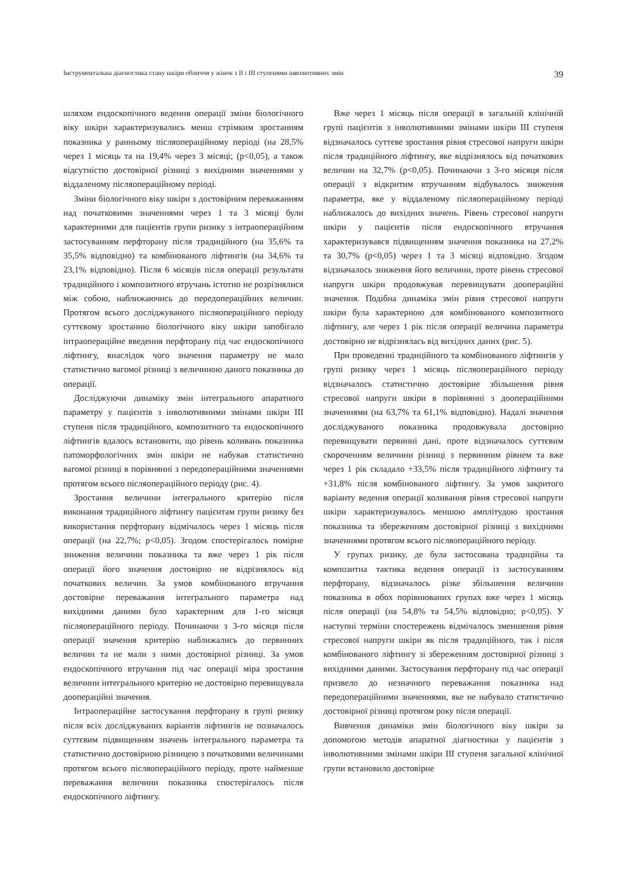Інструментальна діагностика стану шкіри обличчя у жінок з II і III ступенями інволютивних змін 39
шляхом ендоскопічного ведення операції зміни біологічного віку шкіри характеризувались менш стрімким зростанням показника у ранньому післяопераційному періоді (на 28,5% через 1 місяць та на 19,4% через 3 місяці; (p<0,05), а також відсутністю достовірної різниці з вихідними значеннями у віддаленому післяопераційному періоді.
Зміни біологічного віку шкіри з достовірним переважанням над початковими значеннями через 1 та 3 місяці були характерними для пацієнтів групи ризику з інтраопераційним застосуванням перфторану після традиційного (на 35,6% та 35,5% відповідно) та комбінованого ліфтингів (на 34,6% та 23,1% відповідно). Після 6 місяців після операції результати традиційного і композитного втручань істотно не розрізнялися між собою, наближаючись до передопераційних величин. Протягом всього досліджуваного післяопераційного періоду суттєвому зростанню біологічного віку шкіри запобігало інтраопераційне введення перфторану під час ендоскопічного ліфтингу, внаслідок чого значення параметру не мало статистично вагомої різниці з величиною даного показника до операції.
Досліджуючи динаміку змін інтегрального апаратного параметру у пацієнтів з інволютивними змінами шкіри III ступеня після традиційного, композитного та ендоскопічного ліфтингів вдалось встановити, що рівень коливань показника патоморфологічних змін шкіри не набував статистично вагомої різниці в порівнянні з передопераційними значеннями протягом всього післяопераційного періоду (рис. 4).
Зростання величини інтегрального критерію після виконання традиційного ліфтингу пацієнтам групи ризику без використання перфторану відмічалось через 1 місяць після операції (на 22,7%; p<0,05). Згодом спостерігалось помірне зниження величини показника та вже через 1 рік після операції його значення достовірно не відрізнялось від початкових величин. За умов комбінованого втручання достовірне переважання інтегрального параметра над вихідними даними було характерним для 1-го місяця післяопераційного періоду. Починаючи з 3-го місяця після операції значення критерію наближались до первинних величин та не мали з ними достовірної різниці. За умов ендоскопічного втручання під час операції міра зростання величини інтегрального критерію не достовірно перевищувала доопераційні значення.
Інтраопераційне застосування перфторану в групі ризику після всіх досліджуваних варіантів ліфтингів не позначалось суттєвим підвищенням значень інтегрального параметра та статистично достовірною різницею з початковими величинами протягом всього післяопераційного періоду, проте найменше переважання величини показника спостерігалось після ендоскопічного ліфтингу.
Вже через 1 місяць після операції в загальній клінічній групі пацієнтів з інволютивними змінами шкіри III ступеня відзначалось суттєве зростання рівня стресової напруги шкіри після традиційного ліфтингу, яке відрізнялось від початкових величин на 32,7% (p<0,05). Починаючи з 3-го місяця після операції з відкритим втручанням відбувалось зниження параметра, яке у віддаленому післяопераційному періоді наближалось до вихідних значень. Рівень стресової напруги шкіри у пацієнтів після ендоскопічного втручання характеризувався підвищенням значення показника на 27,2% та 30,7% (p<0,05) через 1 та 3 місяці відповідно. Згодом відзначалось зниження його величини, проте рівень стресової напруги шкіри продовжував перевищувати доопераційні значення. Подібна динаміка змін рівня стресової напруги шкіри була характерною для комбінованого композитного ліфтингу, але через 1 рік після операції величина параметра достовірно не відрізнялась від вихідних даних (рис. 5).
При проведенні традиційного та комбінованого ліфтингів у групі ризику через 1 місяць післяопераційного періоду відзначалось статистично достовірне збільшення рівня стресової напруги шкіри в порівнянні з доопераційними значеннями (на 63,7% та 61,1% відповідно). Надалі значення досліджуваного показника продовжувала достовірно перевищувати первинні дані, проте відзначалось суттєвим скороченням величини різниці з первинним рівнем та вже через 1 рік складало +33,5% після традиційного ліфтингу та +31,8% після комбінованого ліфтингу. За умов закритого варіанту ведення операції коливання рівня стресової напруги шкіри характеризувалось меншою амплітудою зростання показника та збереженням достовірної різниці з вихідними значеннями протягом всього післяопераційного періоду.
У групах ризику, де була застосована традиційна та композитна тактика ведення операції із застосуванням перфторану, відзначалось різке збільшення величини показника в обох порівнюваних групах вже через 1 місяць після операції (на 54,8% та 54,5% відповідно; p<0,05). У наступні терміни спостережень відмічалось зменшення рівня стресової напруги шкіри як після традиційного, так і після комбінованого ліфтингу зі збереженням достовірної різниці з вихідними даними. Застосування перфторану під час операції призвело до незначного переважання показника над передопераційними значеннями, яке не набувало статистично достовірної різниці протягом року після операції.
Вивчення динаміки змін біологічного віку шкіри за допомогою методів апаратної діагностики у пацієнтів з інволютивними змінами шкіри III ступеня загальної клінічної групи встановило достовірне